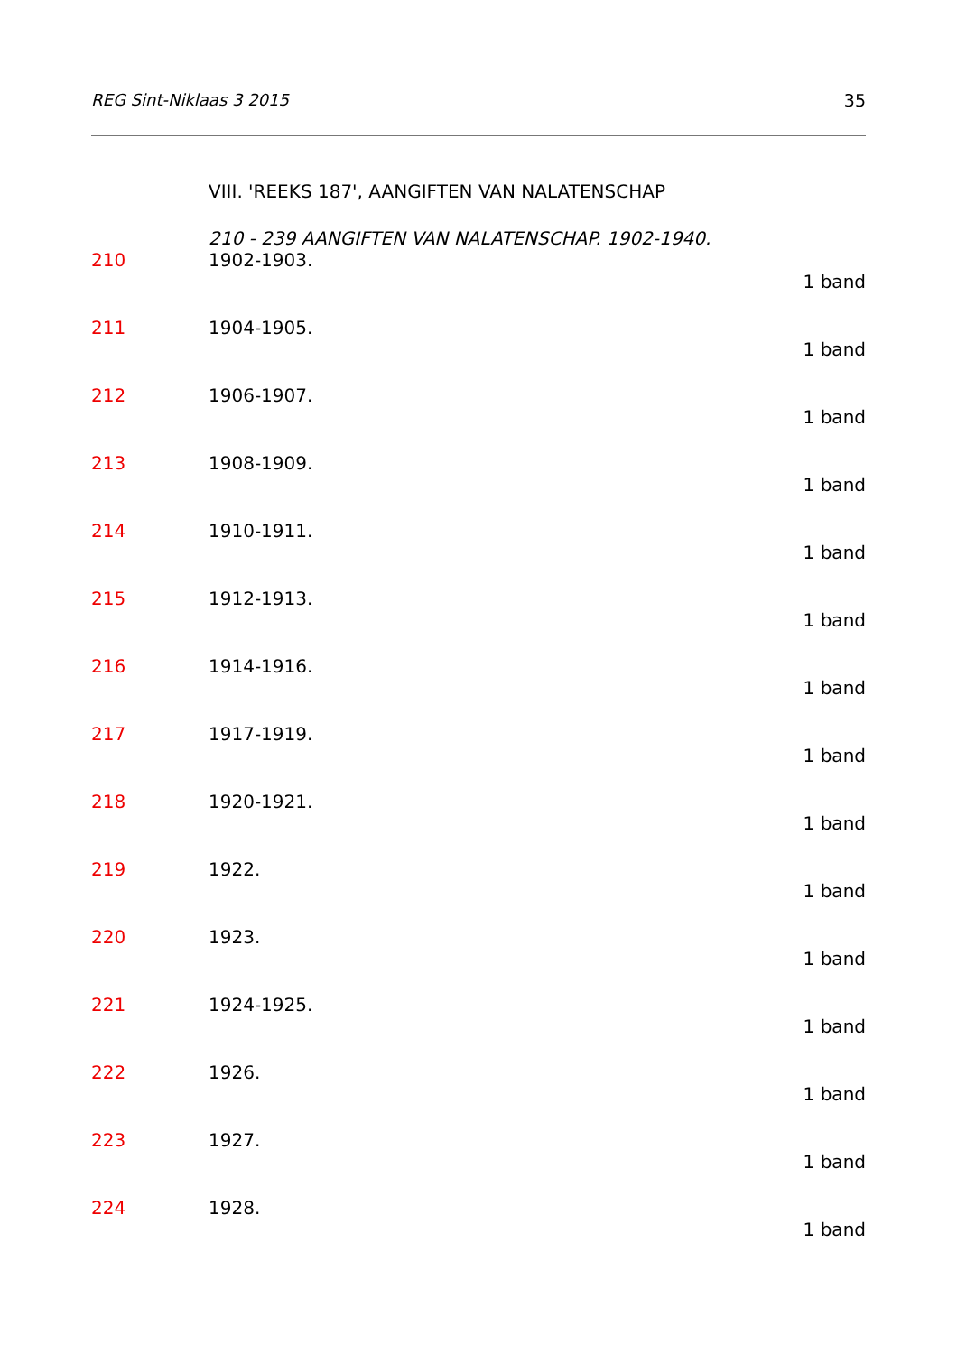REG Sint-Niklaas 3 2015 35
VIII. 'REEKS 187', AANGIFTEN VAN NALATENSCHAP
210 - 239 AANGIFTEN VAN NALATENSCHAP. 1902-1940.
210 1902-1903.
1 band
211 1904-1905.
1 band
212 1906-1907.
1 band
213 1908-1909.
1 band
214 1910-1911.
1 band
215 1912-1913.
1 band
216 1914-1916.
1 band
217 1917-1919.
1 band
218 1920-1921.
1 band
219 1922.
1 band
220 1923.
1 band
221 1924-1925.
1 band
222 1926.
1 band
223 1927.
1 band
224 1928.
1 band